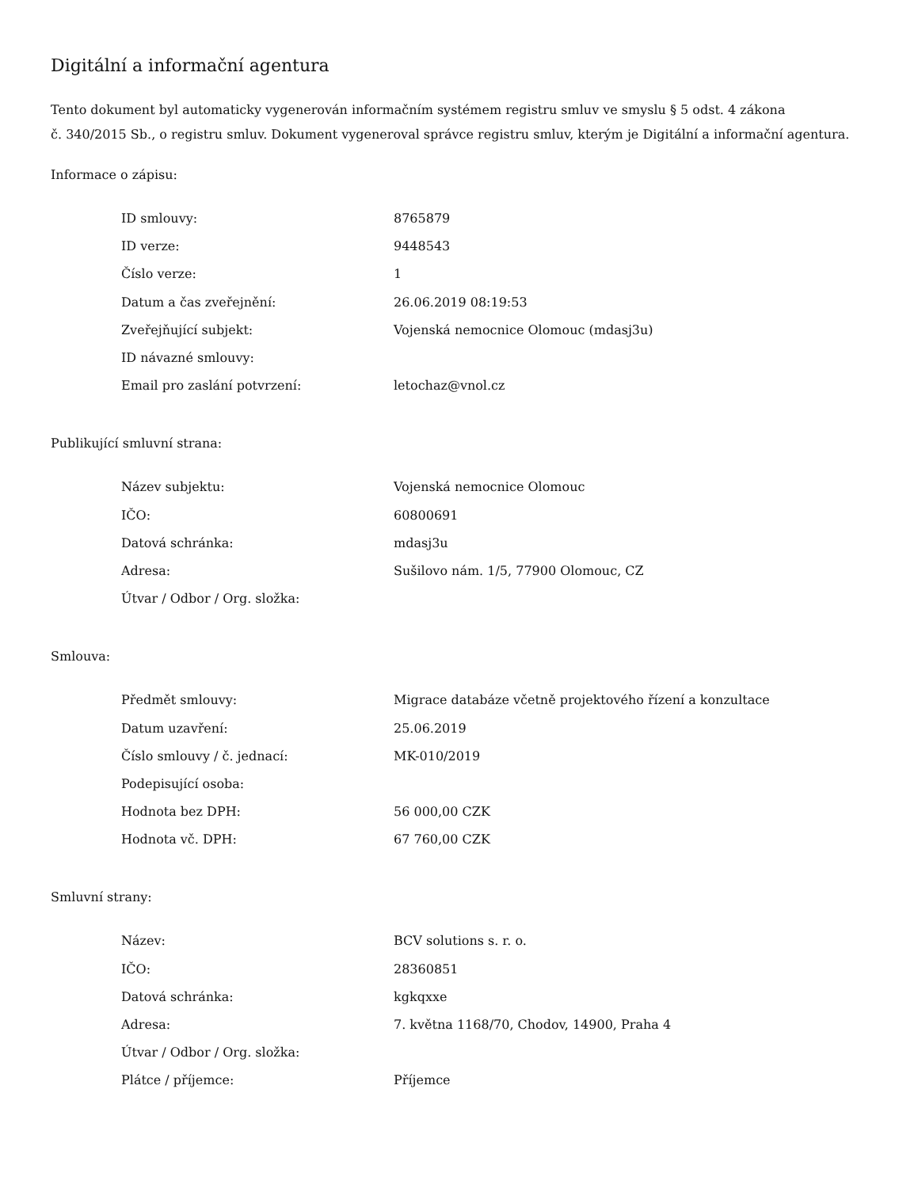Digitální a informační agentura
Tento dokument byl automaticky vygenerován informačním systémem registru smluv ve smyslu § 5 odst. 4 zákona
č. 340/2015 Sb., o registru smluv. Dokument vygeneroval správce registru smluv, kterým je Digitální a informační agentura.
Informace o zápisu:
| ID smlouvy: | 8765879 |
| ID verze: | 9448543 |
| Číslo verze: | 1 |
| Datum a čas zveřejnění: | 26.06.2019 08:19:53 |
| Zveřejňující subjekt: | Vojenská nemocnice Olomouc (mdasj3u) |
| ID návazné smlouvy: | |
| Email pro zaslání potvrzení: | letochaz@vnol.cz |
Publikující smluvní strana:
| Název subjektu: | Vojenská nemocnice Olomouc |
| IČO: | 60800691 |
| Datová schránka: | mdasj3u |
| Adresa: | Sušilovo nám. 1/5, 77900 Olomouc, CZ |
| Útvar / Odbor / Org. složka: | |
Smlouva:
| Předmět smlouvy: | Migrace databáze včetně projektového řízení a konzultace |
| Datum uzavření: | 25.06.2019 |
| Číslo smlouvy / č. jednací: | MK-010/2019 |
| Podepisující osoba: | |
| Hodnota bez DPH: | 56 000,00 CZK |
| Hodnota vč. DPH: | 67 760,00 CZK |
Smluvní strany:
| Název: | BCV solutions s. r. o. |
| IČO: | 28360851 |
| Datová schránka: | kgkqxxe |
| Adresa: | 7. května 1168/70, Chodov, 14900, Praha 4 |
| Útvar / Odbor / Org. složka: | |
| Plátce / příjemce: | Příjemce |